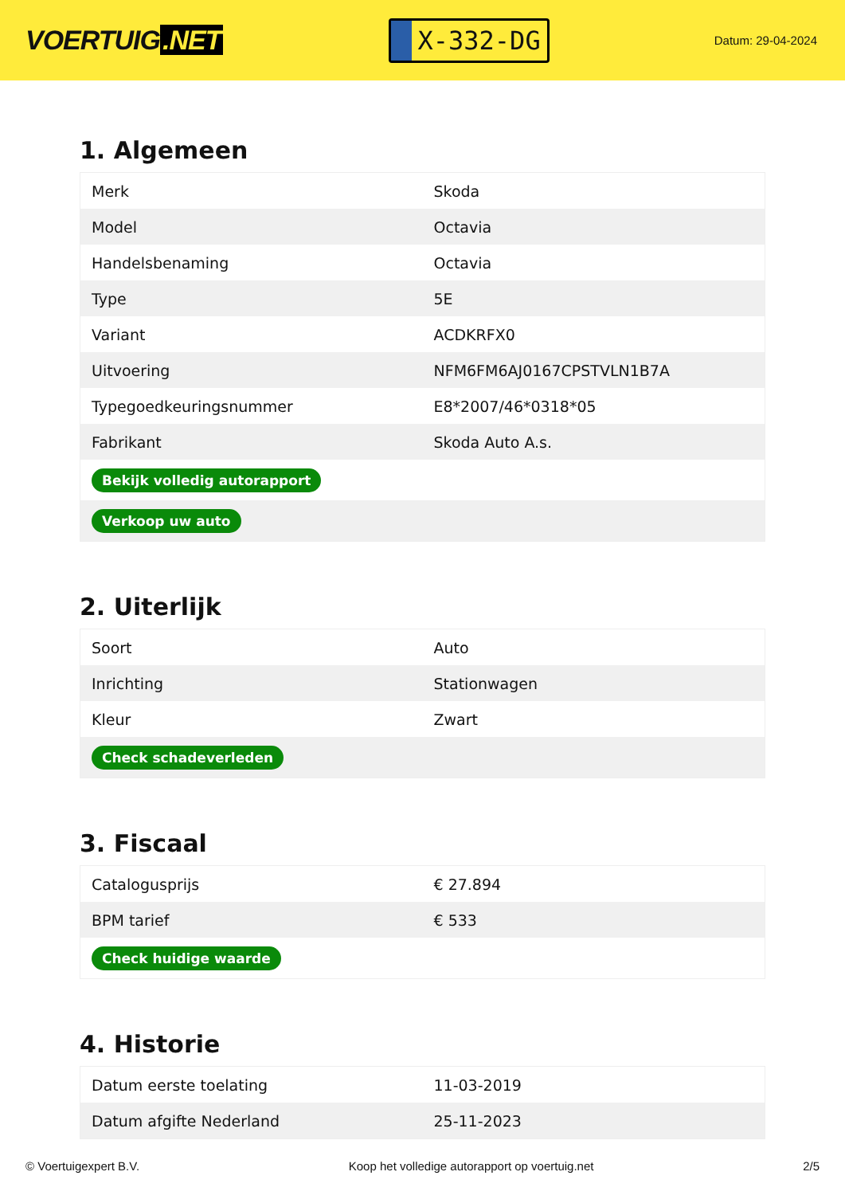VOERTUIG.NET
X-332-DG
Datum: 29-04-2024
1. Algemeen
| Merk | Skoda |
| Model | Octavia |
| Handelsbenaming | Octavia |
| Type | 5E |
| Variant | ACDKRFX0 |
| Uitvoering | NFM6FM6AJ0167CPSTVLN1B7A |
| Typegoedkeuringsnummer | E8*2007/46*0318*05 |
| Fabrikant | Skoda Auto A.s. |
| Bekijk volledig autorapport | |
| Verkoop uw auto | |
2. Uiterlijk
| Soort | Auto |
| Inrichting | Stationwagen |
| Kleur | Zwart |
| Check schadeverleden | |
3. Fiscaal
| Catalogusprijs | € 27.894 |
| BPM tarief | € 533 |
| Check huidige waarde | |
4. Historie
| Datum eerste toelating | 11-03-2019 |
| Datum afgifte Nederland | 25-11-2023 |
© Voertuigexpert B.V. Koop het volledige autorapport op voertuig.net 2/5